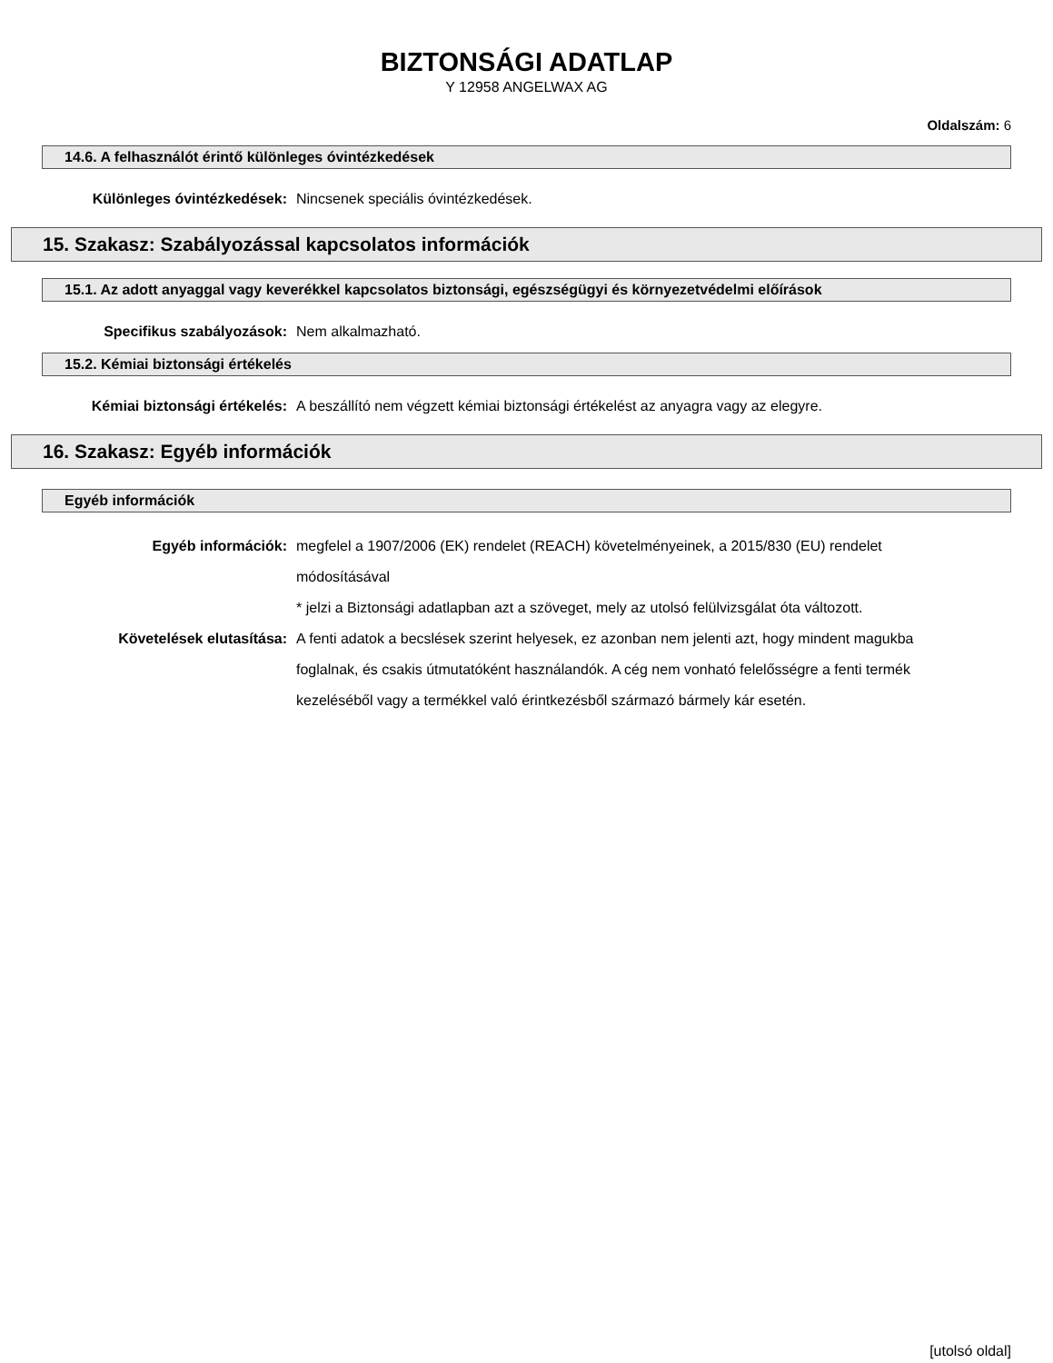BIZTONSÁGI ADATLAP
Y 12958 ANGELWAX AG
Oldalszám: 6
14.6. A felhasználót érintő különleges óvintézkedések
Különleges óvintézkedések:
Nincsenek speciális óvintézkedések.
15. Szakasz: Szabályozással kapcsolatos információk
15.1. Az adott anyaggal vagy keverékkel kapcsolatos biztonsági, egészségügyi és környezetvédelmi előírások
Specifikus szabályozások:
Nem alkalmazható.
15.2. Kémiai biztonsági értékelés
Kémiai biztonsági értékelés:
A beszállító nem végzett kémiai biztonsági értékelést az anyagra vagy az elegyre.
16. Szakasz: Egyéb információk
Egyéb információk
Egyéb információk:
megfelel a 1907/2006 (EK) rendelet (REACH) követelményeinek, a 2015/830 (EU) rendelet módosításával
* jelzi a Biztonsági adatlapban azt a szöveget, mely az utolsó felülvizsgálat óta változott.
Követelések elutasítása:
A fenti adatok a becslések szerint helyesek, ez azonban nem jelenti azt, hogy mindent magukba foglalnak, és csakis útmutatóként használandók. A cég nem vonható felelősségre a fenti termék kezeléséből vagy a termékkel való érintkezésből származó bármely kár esetén.
[utolsó oldal]